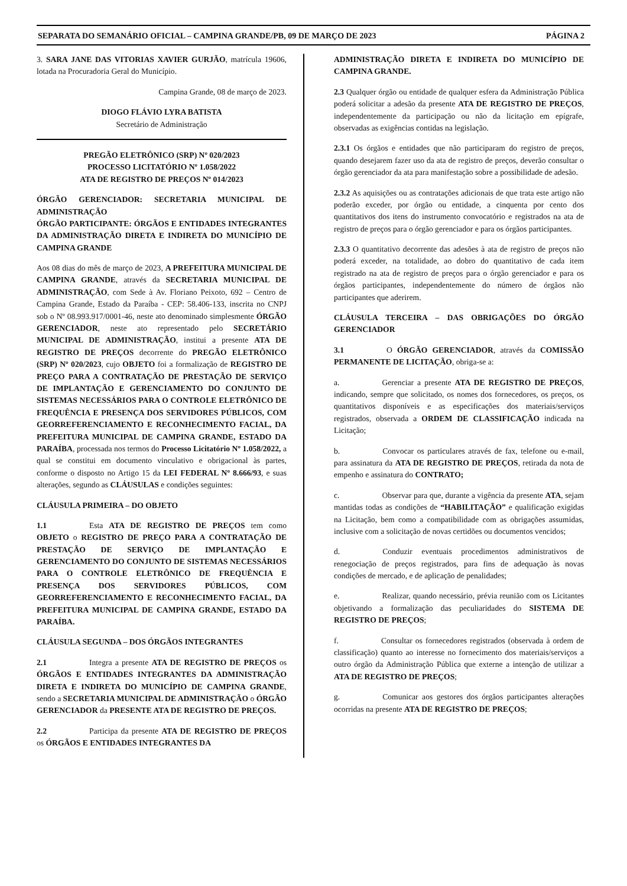SEPARATA DO SEMANÁRIO OFICIAL – CAMPINA GRANDE/PB, 09 DE MARÇO DE 2023 PÁGINA 2
3. SARA JANE DAS VITORIAS XAVIER GURJÃO, matrícula 19606, lotada na Procuradoria Geral do Município.
Campina Grande, 08 de março de 2023.
DIOGO FLÁVIO LYRA BATISTA
Secretário de Administração
PREGÃO ELETRÔNICO (SRP) Nº 020/2023
PROCESSO LICITATÓRIO Nº 1.058/2022
ATA DE REGISTRO DE PREÇOS Nº 014/2023
ÓRGÃO GERENCIADOR: SECRETARIA MUNICIPAL DE ADMINISTRAÇÃO
ÓRGÃO PARTICIPANTE: ÓRGÃOS E ENTIDADES INTEGRANTES DA ADMINISTRAÇÃO DIRETA E INDIRETA DO MUNICÍPIO DE CAMPINA GRANDE
Aos 08 dias do mês de março de 2023, A PREFEITURA MUNICIPAL DE CAMPINA GRANDE, através da SECRETARIA MUNICIPAL DE ADMINISTRAÇÃO, com Sede à Av. Floriano Peixoto, 692 – Centro de Campina Grande, Estado da Paraíba - CEP: 58.406-133, inscrita no CNPJ sob o Nº 08.993.917/0001-46, neste ato denominado simplesmente ÓRGÃO GERENCIADOR, neste ato representado pelo SECRETÁRIO MUNICIPAL DE ADMINISTRAÇÃO, institui a presente ATA DE REGISTRO DE PREÇOS decorrente do PREGÃO ELETRÔNICO (SRP) Nº 020/2023, cujo OBJETO foi a formalização de REGISTRO DE PREÇO PARA A CONTRATAÇÃO DE PRESTAÇÃO DE SERVIÇO DE IMPLANTAÇÃO E GERENCIAMENTO DO CONJUNTO DE SISTEMAS NECESSÁRIOS PARA O CONTROLE ELETRÔNICO DE FREQUÊNCIA E PRESENÇA DOS SERVIDORES PÚBLICOS, COM GEORREFERENCIAMENTO E RECONHECIMENTO FACIAL, DA PREFEITURA MUNICIPAL DE CAMPINA GRANDE, ESTADO DA PARAÍBA, processada nos termos do Processo Licitatório Nº 1.058/2022, a qual se constitui em documento vinculativo e obrigacional às partes, conforme o disposto no Artigo 15 da LEI FEDERAL Nº 8.666/93, e suas alterações, segundo as CLÁUSULAS e condições seguintes:
CLÁUSULA PRIMEIRA – DO OBJETO
1.1 Esta ATA DE REGISTRO DE PREÇOS tem como OBJETO o REGISTRO DE PREÇO PARA A CONTRATAÇÃO DE PRESTAÇÃO DE SERVIÇO DE IMPLANTAÇÃO E GERENCIAMENTO DO CONJUNTO DE SISTEMAS NECESSÁRIOS PARA O CONTROLE ELETRÔNICO DE FREQUÊNCIA E PRESENÇA DOS SERVIDORES PÚBLICOS, COM GEORREFERENCIAMENTO E RECONHECIMENTO FACIAL, DA PREFEITURA MUNICIPAL DE CAMPINA GRANDE, ESTADO DA PARAÍBA.
CLÁUSULA SEGUNDA – DOS ÓRGÃOS INTEGRANTES
2.1 Integra a presente ATA DE REGISTRO DE PREÇOS os ÓRGÃOS E ENTIDADES INTEGRANTES DA ADMINISTRAÇÃO DIRETA E INDIRETA DO MUNICÍPIO DE CAMPINA GRANDE, sendo a SECRETARIA MUNICIPAL DE ADMINISTRAÇÃO o ÓRGÃO GERENCIADOR da PRESENTE ATA DE REGISTRO DE PREÇOS.
2.2 Participa da presente ATA DE REGISTRO DE PREÇOS os ÓRGÃOS E ENTIDADES INTEGRANTES DA
ADMINISTRAÇÃO DIRETA E INDIRETA DO MUNICÍPIO DE CAMPINA GRANDE.
2.3 Qualquer órgão ou entidade de qualquer esfera da Administração Pública poderá solicitar a adesão da presente ATA DE REGISTRO DE PREÇOS, independentemente da participação ou não da licitação em epígrafe, observadas as exigências contidas na legislação.
2.3.1 Os órgãos e entidades que não participaram do registro de preços, quando desejarem fazer uso da ata de registro de preços, deverão consultar o órgão gerenciador da ata para manifestação sobre a possibilidade de adesão.
2.3.2 As aquisições ou as contratações adicionais de que trata este artigo não poderão exceder, por órgão ou entidade, a cinquenta por cento dos quantitativos dos itens do instrumento convocatório e registrados na ata de registro de preços para o órgão gerenciador e para os órgãos participantes.
2.3.3 O quantitativo decorrente das adesões à ata de registro de preços não poderá exceder, na totalidade, ao dobro do quantitativo de cada item registrado na ata de registro de preços para o órgão gerenciador e para os órgãos participantes, independentemente do número de órgãos não participantes que aderirem.
CLÁUSULA TERCEIRA – DAS OBRIGAÇÕES DO ÓRGÃO GERENCIADOR
3.1 O ÓRGÃO GERENCIADOR, através da COMISSÃO PERMANENTE DE LICITAÇÃO, obriga-se a:
a. Gerenciar a presente ATA DE REGISTRO DE PREÇOS, indicando, sempre que solicitado, os nomes dos fornecedores, os preços, os quantitativos disponíveis e as especificações dos materiais/serviços registrados, observada a ORDEM DE CLASSIFICAÇÃO indicada na Licitação;
b. Convocar os particulares através de fax, telefone ou e-mail, para assinatura da ATA DE REGISTRO DE PREÇOS, retirada da nota de empenho e assinatura do CONTRATO;
c. Observar para que, durante a vigência da presente ATA, sejam mantidas todas as condições de “HABILITAÇÃO” e qualificação exigidas na Licitação, bem como a compatibilidade com as obrigações assumidas, inclusive com a solicitação de novas certidões ou documentos vencidos;
d. Conduzir eventuais procedimentos administrativos de renegociação de preços registrados, para fins de adequação às novas condições de mercado, e de aplicação de penalidades;
e. Realizar, quando necessário, prévia reunião com os Licitantes objetivando a formalização das peculiaridades do SISTEMA DE REGISTRO DE PREÇOS;
f. Consultar os fornecedores registrados (observada à ordem de classificação) quanto ao interesse no fornecimento dos materiais/serviços a outro órgão da Administração Pública que externe a intenção de utilizar a ATA DE REGISTRO DE PREÇOS;
g. Comunicar aos gestores dos órgãos participantes alterações ocorridas na presente ATA DE REGISTRO DE PREÇOS;